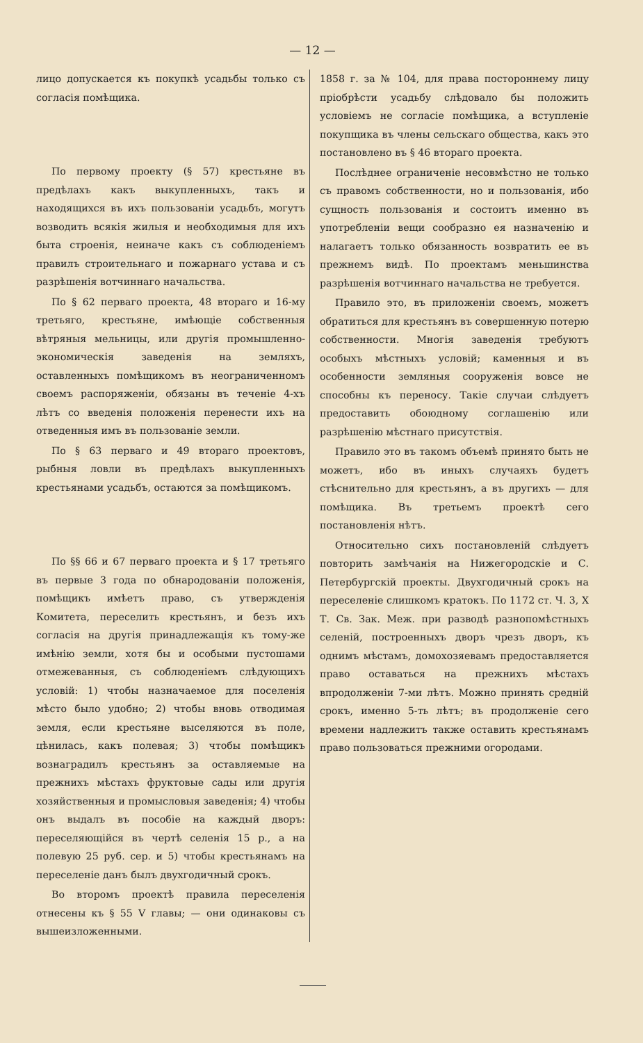— 12 —
лицо допускается къ покупкѣ усадьбы только съ согласія помѣщика.
По первому проекту (§ 57) крестьяне въ предѣлахъ какъ выкупленныхъ, такъ и находящихся въ ихъ пользованіи усадьбъ, могутъ возводить всякія жилыя и необходимыя для ихъ быта строенія, неиначе какъ съ соблюденіемъ правилъ строительнаго и пожарнаго устава и съ разрѣшенія вотчиннаго начальства.
По § 62 перваго проекта, 48 втораго и 16-му третьяго, крестьяне, имѣющіе собственныя вѣтряныя мельницы, или другія промышленно-экономическія заведенія на земляхъ, оставленныхъ помѣщикомъ въ неограниченномъ своемъ распоряженіи, обязаны въ теченіе 4-хъ лѣтъ со введенія положенія перенести ихъ на отведенныя имъ въ пользованіе земли.
По § 63 перваго и 49 втораго проектовъ, рыбныя ловли въ предѣлахъ выкупленныхъ крестьянами усадьбъ, остаются за помѣщикомъ.
По §§ 66 и 67 перваго проекта и § 17 третьяго въ первые 3 года по обнародованіи положенія, помѣщикъ имѣетъ право, съ утвержденія Комитета, переселить крестьянъ, и безъ ихъ согласія на другія принадлежащія къ тому-же имѣнію земли, хотя бы и особыми пустошами отмежеванныя, съ соблюденіемъ слѣдующихъ условій: 1) чтобы назначаемое для поселенія мѣсто было удобно; 2) чтобы вновь отводимая земля, если крестьяне выселяются въ поле, цѣнилась, какъ полевая; 3) чтобы помѣщикъ вознаградилъ крестьянъ за оставляемые на прежнихъ мѣстахъ фруктовые сады или другія хозяйственныя и промысловыя заведенія; 4) чтобы онъ выдалъ въ пособіе на каждый дворъ: переселяющійся въ чертѣ селенія 15 р., а на полевую 25 руб. сер. и 5) чтобы крестьянамъ на переселеніе данъ былъ двухгодичный срокъ.
Во второмъ проектѣ правила переселенія отнесены къ § 55 V главы; — они одинаковы съ вышеизложенными.
1858 г. за № 104, для права постороннему лицу пріобрѣсти усадьбу слѣдовало бы положить условіемъ не согласіе помѣщика, а вступленіе покупщика въ члены сельскаго общества, какъ это постановлено въ § 46 втораго проекта.
Послѣднее ограниченіе несовмѣстно не только съ правомъ собственности, но и пользованія, ибо сущность пользованія и состоитъ именно въ употребленіи вещи сообразно ея назначенію и налагаетъ только обязанность возвратить ее въ прежнемъ видѣ. По проектамъ меньшинства разрѣшенія вотчиннаго начальства не требуется.
Правило это, въ приложеніи своемъ, можетъ обратиться для крестьянъ въ совершенную потерю собственности. Многія заведенія требуютъ особыхъ мѣстныхъ условій; каменныя и въ особенности земляныя сооруженія вовсе не способны къ переносу. Такіе случаи слѣдуетъ предоставить обоюдному соглашенію или разрѣшенію мѣстнаго присутствія.
Правило это въ такомъ объемѣ принято быть не можетъ, ибо въ иныхъ случаяхъ будетъ стѣснительно для крестьянъ, а въ другихъ — для помѣщика. Въ третьемъ проектѣ сего постановленія нѣтъ.
Относительно сихъ постановленій слѣдуетъ повторить замѣчанія на Нижегородскіе и С. Петербургскій проекты. Двухгодичный срокъ на переселеніе слишкомъ кратокъ. По 1172 ст. Ч. 3, X Т. Св. Зак. Меж. при разводѣ разнопомѣстныхъ селеній, построенныхъ дворъ чрезъ дворъ, къ однимъ мѣстамъ, домохозяевамъ предоставляется право оставаться на прежнихъ мѣстахъ впродолженіи 7-ми лѣтъ. Можно принять средній срокъ, именно 5-ть лѣтъ; въ продолженіе сего времени надлежитъ также оставить крестьянамъ право пользоваться прежними огородами.